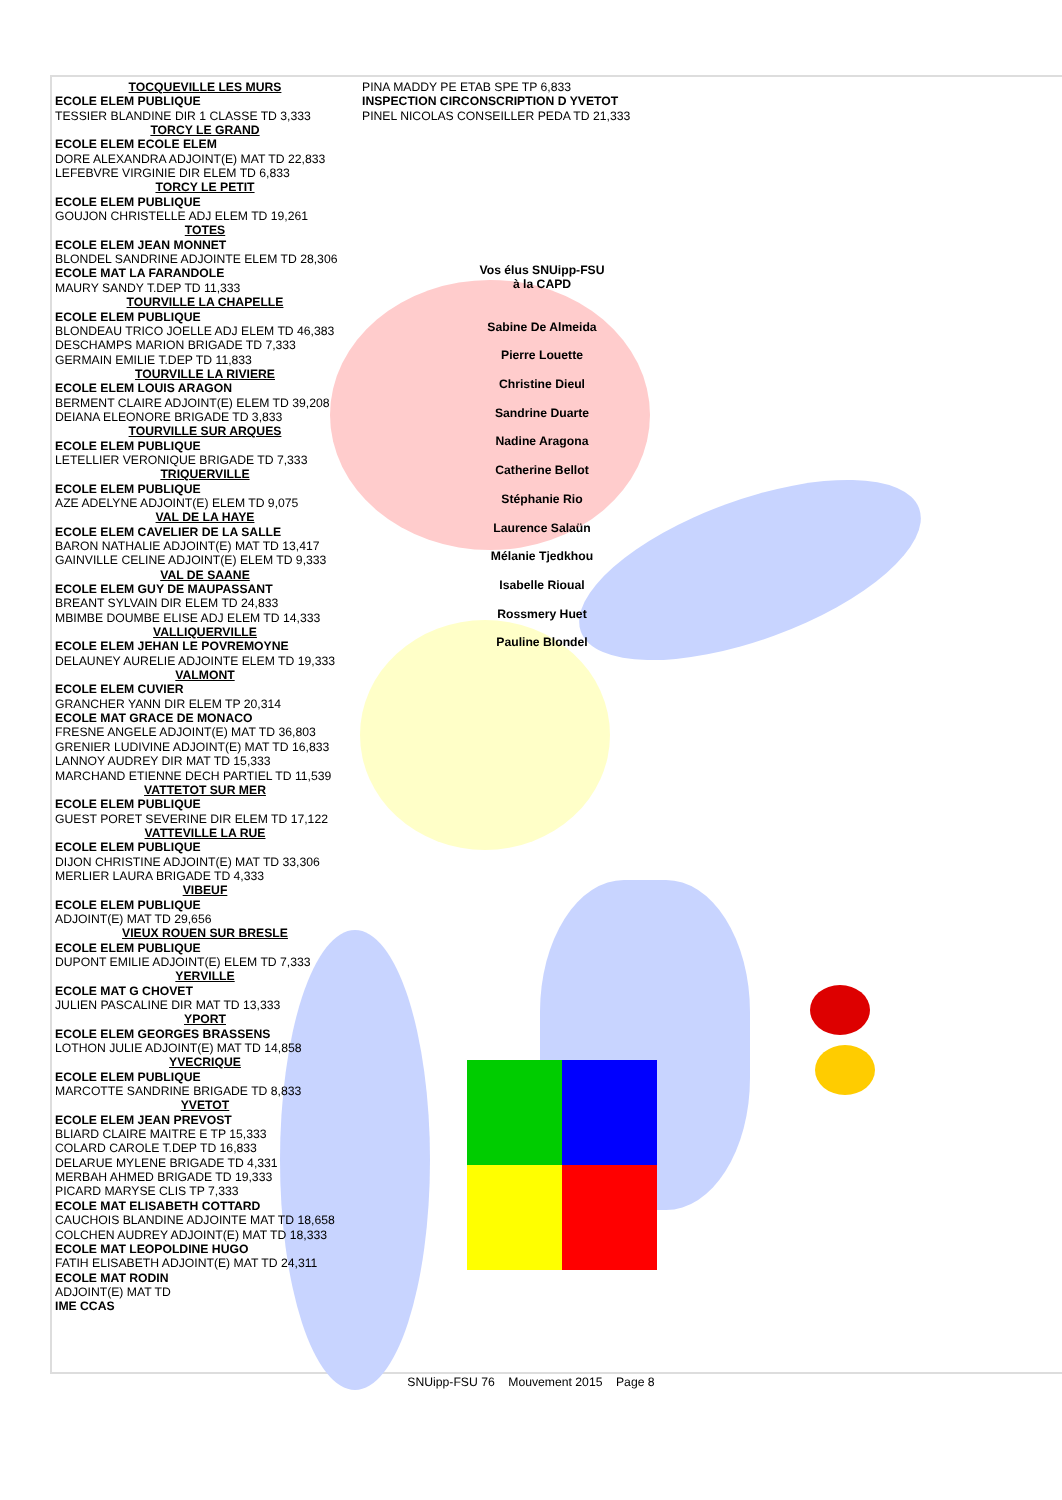TOCQUEVILLE LES MURS
ECOLE ELEM PUBLIQUE
TESSIER BLANDINE DIR 1 CLASSE TD 3,333
TORCY LE GRAND
ECOLE ELEM ECOLE ELEM
DORE ALEXANDRA ADJOINT(E) MAT TD 22,833
LEFEBVRE VIRGINIE DIR ELEM TD 6,833
TORCY LE PETIT
ECOLE ELEM PUBLIQUE
GOUJON CHRISTELLE ADJ ELEM TD 19,261
TOTES
ECOLE ELEM JEAN MONNET
BLONDEL SANDRINE ADJOINTE ELEM TD 28,306
ECOLE MAT LA FARANDOLE
MAURY SANDY T.DEP TD 11,333
TOURVILLE LA CHAPELLE
ECOLE ELEM PUBLIQUE
BLONDEAU TRICO JOELLE ADJ ELEM TD 46,383
DESCHAMPS MARION BRIGADE TD 7,333
GERMAIN EMILIE T.DEP TD 11,833
TOURVILLE LA RIVIERE
ECOLE ELEM LOUIS ARAGON
BERMENT CLAIRE ADJOINT(E) ELEM TD 39,208
DEIANA ELEONORE BRIGADE TD 3,833
TOURVILLE SUR ARQUES
ECOLE ELEM PUBLIQUE
LETELLIER VERONIQUE BRIGADE TD 7,333
TRIQUERVILLE
ECOLE ELEM PUBLIQUE
AZE ADELYNE ADJOINT(E) ELEM TD 9,075
VAL DE LA HAYE
ECOLE ELEM CAVELIER DE LA SALLE
BARON NATHALIE ADJOINT(E) MAT TD 13,417
GAINVILLE CELINE ADJOINT(E) ELEM TD 9,333
VAL DE SAANE
ECOLE ELEM GUY DE MAUPASSANT
BREANT SYLVAIN DIR ELEM TD 24,833
MBIMBE DOUMBE ELISE ADJ ELEM TD 14,333
VALLIQUERVILLE
ECOLE ELEM JEHAN LE POVREMOYNE
DELAUNEY AURELIE ADJOINTE ELEM TD 19,333
VALMONT
ECOLE ELEM CUVIER
GRANCHER YANN DIR ELEM TP 20,314
ECOLE MAT GRACE DE MONACO
FRESNE ANGELE ADJOINT(E) MAT TD 36,803
GRENIER LUDIVINE ADJOINT(E) MAT TD 16,833
LANNOY AUDREY DIR MAT TD 15,333
MARCHAND ETIENNE DECH PARTIEL TD 11,539
VATTETOT SUR MER
ECOLE ELEM PUBLIQUE
GUEST PORET SEVERINE DIR ELEM TD 17,122
VATTEVILLE LA RUE
ECOLE ELEM PUBLIQUE
DIJON CHRISTINE ADJOINT(E) MAT TD 33,306
MERLIER LAURA BRIGADE TD 4,333
VIBEUF
ECOLE ELEM PUBLIQUE
ADJOINT(E) MAT TD 29,656
VIEUX ROUEN SUR BRESLE
ECOLE ELEM PUBLIQUE
DUPONT EMILIE ADJOINT(E) ELEM TD 7,333
YERVILLE
ECOLE MAT G CHOVET
JULIEN PASCALINE DIR MAT TD 13,333
YPORT
ECOLE ELEM GEORGES BRASSENS
LOTHON JULIE ADJOINT(E) MAT TD 14,858
YVECRIQUE
ECOLE ELEM PUBLIQUE
MARCOTTE SANDRINE BRIGADE TD 8,833
YVETOT
ECOLE ELEM JEAN PREVOST
BLIARD CLAIRE MAITRE E TP 15,333
COLARD CAROLE T.DEP TD 16,833
DELARUE MYLENE BRIGADE TD 4,331
MERBAH AHMED BRIGADE TD 19,333
PICARD MARYSE CLIS TP 7,333
ECOLE MAT ELISABETH COTTARD
CAUCHOIS BLANDINE ADJOINTE MAT TD 18,658
COLCHEN AUDREY ADJOINT(E) MAT TD 18,333
ECOLE MAT LEOPOLDINE HUGO
FATIH ELISABETH ADJOINT(E) MAT TD 24,311
ECOLE MAT RODIN
ADJOINT(E) MAT TD
IME CCAS
PINA MADDY PE ETAB SPE TP 6,833
INSPECTION CIRCONSCRIPTION D YVETOT
PINEL NICOLAS CONSEILLER PEDA TD 21,333
Vos élus SNUipp-FSU
à la CAPD
Sabine De Almeida
Pierre Louette
Christine Dieul
Sandrine Duarte
Nadine Aragona
Catherine Bellot
Stéphanie Rio
Laurence Salaün
Mélanie Tjedkhou
Isabelle Rioual
Rossmery Huet
Pauline Blondel
SNUipp-FSU 76 Mouvement 2015 Page 8